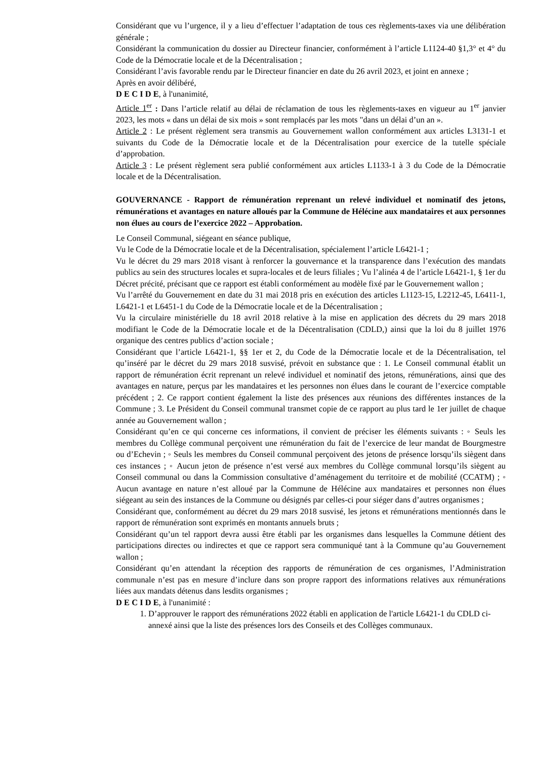Considérant que vu l’urgence, il y a lieu d’effectuer l’adaptation de tous ces règlements-taxes via une délibération générale ;
Considérant la communication du dossier au Directeur financier, conformément à l’article L1124-40 §1,3° et 4° du Code de la Démocratie locale et de la Décentralisation ;
Considérant l’avis favorable rendu par le Directeur financier en date du 26 avril 2023, et joint en annexe ;
Après en avoir délibéré,
D E C I D E, à l'unanimité,
Article 1<sup>er</sup> : Dans l’article relatif au délai de réclamation de tous les règlements-taxes en vigueur au 1<sup>er</sup> janvier 2023, les mots « dans un délai de six mois » sont remplacés par les mots "dans un délai d’un an ».
Article 2 : Le présent règlement sera transmis au Gouvernement wallon conformément aux articles L3131-1 et suivants du Code de la Démocratie locale et de la Décentralisation pour exercice de la tutelle spéciale d’approbation.
Article 3 : Le présent règlement sera publié conformément aux articles L1133-1 à 3 du Code de la Démocratie locale et de la Décentralisation.
GOUVERNANCE - Rapport de rémunération reprenant un relevé individuel et nominatif des jetons, rémunérations et avantages en nature alloués par la Commune de Hélécine aux mandataires et aux personnes non élues au cours de l’exercice 2022 – Approbation.
Le Conseil Communal, siégeant en séance publique,
Vu le Code de la Démocratie locale et de la Décentralisation, spécialement l’article L6421-1 ;
Vu le décret du 29 mars 2018 visant à renforcer la gouvernance et la transparence dans l’exécution des mandats publics au sein des structures locales et supra-locales et de leurs filiales ; Vu l’alinéa 4 de l’article L6421-1, § 1er du Décret précité, précisant que ce rapport est établi conformément au modèle fixé par le Gouvernement wallon ;
Vu l’arrêté du Gouvernement en date du 31 mai 2018 pris en exécution des articles L1123-15, L2212-45, L6411-1, L6421-1 et L6451-1 du Code de la Démocratie locale et de la Décentralisation ;
Vu la circulaire ministérielle du 18 avril 2018 relative à la mise en application des décrets du 29 mars 2018 modifiant le Code de la Démocratie locale et de la Décentralisation (CDLD,) ainsi que la loi du 8 juillet 1976 organique des centres publics d’action sociale ;
Considérant que l’article L6421-1, §§ 1er et 2, du Code de la Démocratie locale et de la Décentralisation, tel qu’inséré par le décret du 29 mars 2018 susvisé, prévoit en substance que : 1. Le Conseil communal établit un rapport de rémunération écrit reprenant un relevé individuel et nominatif des jetons, rémunérations, ainsi que des avantages en nature, perçus par les mandataires et les personnes non élues dans le courant de l’exercice comptable précédent ; 2. Ce rapport contient également la liste des présences aux réunions des différentes instances de la Commune ; 3. Le Président du Conseil communal transmet copie de ce rapport au plus tard le 1er juillet de chaque année au Gouvernement wallon ;
Considérant qu’en ce qui concerne ces informations, il convient de préciser les éléments suivants : ◦ Seuls les membres du Collège communal perçoivent une rémunération du fait de l’exercice de leur mandat de Bourgmestre ou d’Echevin ; ◦ Seuls les membres du Conseil communal perçoivent des jetons de présence lorsqu’ils siègent dans ces instances ; ◦ Aucun jeton de présence n’est versé aux membres du Collège communal lorsqu’ils siègent au Conseil communal ou dans la Commission consultative d’aménagement du territoire et de mobilité (CCATM) ; ◦ Aucun avantage en nature n’est alloué par la Commune de Hélécine aux mandataires et personnes non élues siégeant au sein des instances de la Commune ou désignés par celles-ci pour siéger dans d’autres organismes ;
Considérant que, conformément au décret du 29 mars 2018 susvisé, les jetons et rémunérations mentionnés dans le rapport de rémunération sont exprimés en montants annuels bruts ;
Considérant qu’un tel rapport devra aussi être établi par les organismes dans lesquelles la Commune détient des participations directes ou indirectes et que ce rapport sera communiqué tant à la Commune qu’au Gouvernement wallon ;
Considérant qu’en attendant la réception des rapports de rémunération de ces organismes, l’Administration communale n’est pas en mesure d’inclure dans son propre rapport des informations relatives aux rémunérations liées aux mandats détenus dans lesdits organismes ;
D E C I D E, à l'unanimité :
1. D’approuver le rapport des rémunérations 2022 établi en application de l'article L6421-1 du CDLD ci-annexé ainsi que la liste des présences lors des Conseils et des Collèges communaux.